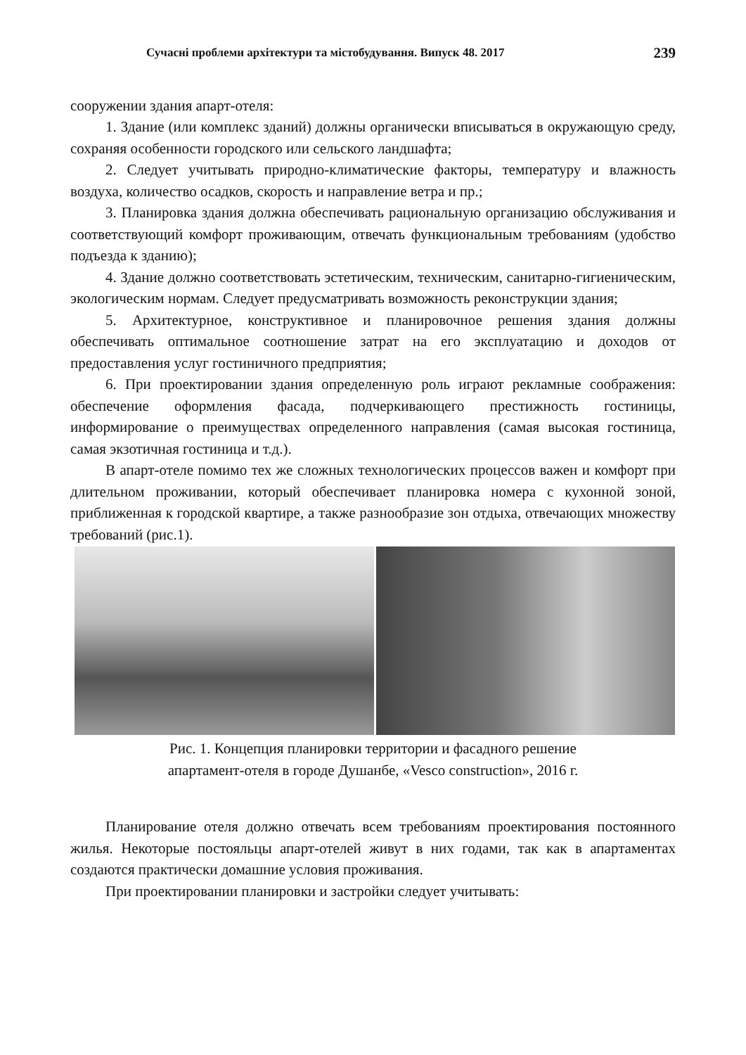Сучасні проблеми архітектури та містобудування. Випуск 48. 2017 239
сооружении здания апарт-отеля:
1. Здание (или комплекс зданий) должны органически вписываться в окружающую среду, сохраняя особенности городского или сельского ландшафта;
2. Следует учитывать природно-климатические факторы, температуру и влажность воздуха, количество осадков, скорость и направление ветра и пр.;
3. Планировка здания должна обеспечивать рациональную организацию обслуживания и соответствующий комфорт проживающим, отвечать функциональным требованиям (удобство подъезда к зданию);
4. Здание должно соответствовать эстетическим, техническим, санитарно-гигиеническим, экологическим нормам. Следует предусматривать возможность реконструкции здания;
5. Архитектурное, конструктивное и планировочное решения здания должны обеспечивать оптимальное соотношение затрат на его эксплуатацию и доходов от предоставления услуг гостиничного предприятия;
6. При проектировании здания определенную роль играют рекламные соображения: обеспечение оформления фасада, подчеркивающего престижность гостиницы, информирование о преимуществах определенного направления (самая высокая гостиница, самая экзотичная гостиница и т.д.).
В апарт-отеле помимо тех же сложных технологических процессов важен и комфорт при длительном проживании, который обеспечивает планировка номера с кухонной зоной, приближенная к городской квартире, а также разнообразие зон отдыха, отвечающих множеству требований (рис.1).
Рис. 1. Концепция планировки территории и фасадного решение
апартамент-отеля в городе Душанбе, «Vesco construction», 2016 г.
Планирование отеля должно отвечать всем требованиям проектирования постоянного жилья. Некоторые постояльцы апарт-отелей живут в них годами, так как в апартаментах создаются практически домашние условия проживания.
При проектировании планировки и застройки следует учитывать: